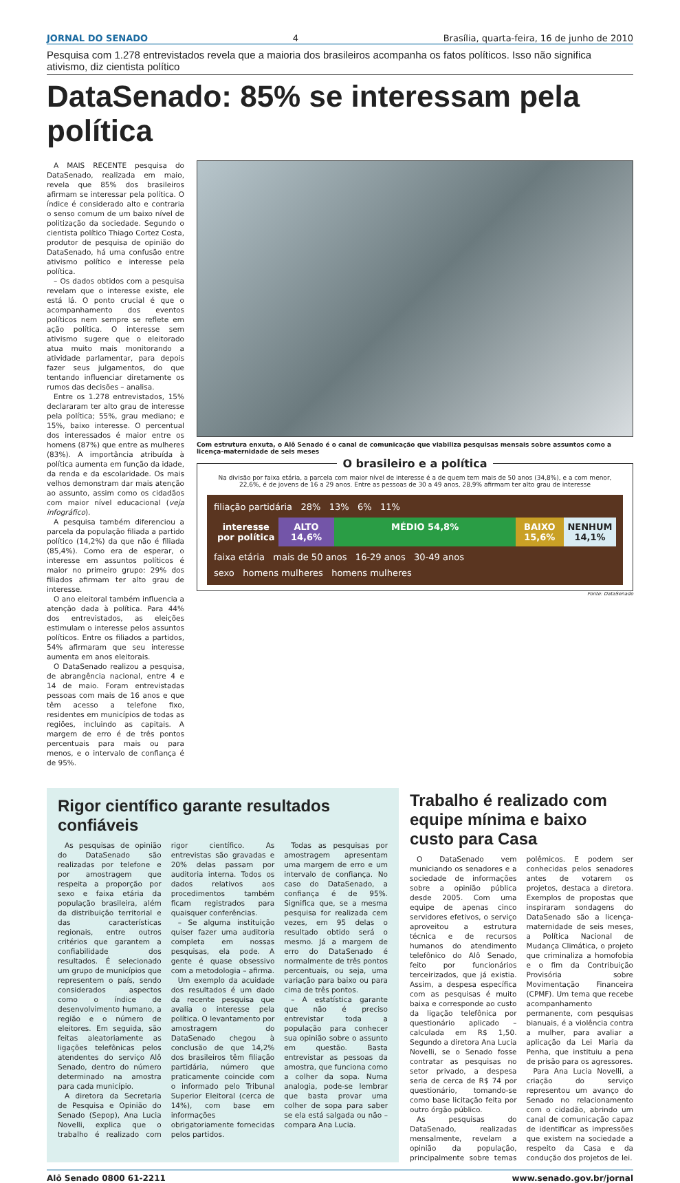JORNAL DO SENADO 4 Brasília, quarta-feira, 16 de junho de 2010
Pesquisa com 1.278 entrevistados revela que a maioria dos brasileiros acompanha os fatos políticos. Isso não significa ativismo, diz cientista político
DataSenado: 85% se interessam pela política
A MAIS RECENTE pesquisa do DataSenado, realizada em maio, revela que 85% dos brasileiros afirmam se interessar pela política. O índice é considerado alto e contraria o senso comum de um baixo nível de politização da sociedade. Segundo o cientista político Thiago Cortez Costa, produtor de pesquisa de opinião do DataSenado, há uma confusão entre ativismo político e interesse pela política.
– Os dados obtidos com a pesquisa revelam que o interesse existe, ele está lá. O ponto crucial é que o acompanhamento dos eventos políticos nem sempre se reflete em ação política. O interesse sem ativismo sugere que o eleitorado atua muito mais monitorando a atividade parlamentar, para depois fazer seus julgamentos, do que tentando influenciar diretamente os rumos das decisões – analisa.
Entre os 1.278 entrevistados, 15% declararam ter alto grau de interesse pela política; 55%, grau mediano; e 15%, baixo interesse. O percentual dos interessados é maior entre os homens (87%) que entre as mulheres (83%). A importância atribuída à política aumenta em função da idade, da renda e da escolaridade. Os mais velhos demonstram dar mais atenção ao assunto, assim como os cidadãos com maior nível educacional (veja infográfico).
A pesquisa também diferenciou a parcela da população filiada a partido político (14,2%) da que não é filiada (85,4%). Como era de esperar, o interesse em assuntos políticos é maior no primeiro grupo: 29% dos filiados afirmam ter alto grau de interesse.
O ano eleitoral também influencia a atenção dada à política. Para 44% dos entrevistados, as eleições estimulam o interesse pelos assuntos políticos. Entre os filiados a partidos, 54% afirmaram que seu interesse aumenta em anos eleitorais.
O DataSenado realizou a pesquisa, de abrangência nacional, entre 4 e 14 de maio. Foram entrevistadas pessoas com mais de 16 anos e que têm acesso a telefone fixo, residentes em municípios de todas as regiões, incluindo as capitais. A margem de erro é de três pontos percentuais para mais ou para menos, e o intervalo de confiança é de 95%.
Com estrutura enxuta, o Alô Senado é o canal de comunicação que viabiliza pesquisas mensais sobre assuntos como a licença-maternidade de seis meses
O brasileiro e a política
Na divisão por faixa etária, a parcela com maior nível de interesse é a de quem tem mais de 50 anos (34,8%), e a com menor, 22,6%, é de jovens de 16 a 29 anos. Entre as pessoas de 30 a 49 anos, 28,9% afirmam ter alto grau de interesse
filiação partidária 28% 13% 6% 11%
interesse por política ALTO 14,6% MÉDIO 54,8% BAIXO 15,6% NENHUM 14,1%
faixa etária mais de 50 anos 16-29 anos 30-49 anos
sexo homens mulheres homens mulheres
Fonte: DataSenado
Rigor científico garante resultados confiáveis
As pesquisas de opinião do DataSenado são realizadas por telefone e por amostragem que respeita a proporção por sexo e faixa etária da população brasileira, além da distribuição territorial e das características regionais, entre outros critérios que garantem a confiabilidade dos resultados. É selecionado um grupo de municípios que representem o país, sendo considerados aspectos como o índice de desenvolvimento humano, a região e o número de eleitores. Em seguida, são feitas aleatoriamente as ligações telefônicas pelos atendentes do serviço Alô Senado, dentro do número determinado na amostra para cada município.
A diretora da Secretaria de Pesquisa e Opinião do Senado (Sepop), Ana Lucia Novelli, explica que o trabalho é realizado com rigor científico. As entrevistas são gravadas e 20% delas passam por auditoria interna. Todos os dados relativos aos procedimentos também ficam registrados para quaisquer conferências.
– Se alguma instituição quiser fazer uma auditoria completa em nossas pesquisas, ela pode. A gente é quase obsessivo com a metodologia – afirma.
Um exemplo da acuidade dos resultados é um dado da recente pesquisa que avalia o interesse pela política. O levantamento por amostragem do DataSenado chegou à conclusão de que 14,2% dos brasileiros têm filiação partidária, número que praticamente coincide com o informado pelo Tribunal Superior Eleitoral (cerca de 14%), com base em informações obrigatoriamente fornecidas pelos partidos.
Todas as pesquisas por amostragem apresentam uma margem de erro e um intervalo de confiança. No caso do DataSenado, a confiança é de 95%. Significa que, se a mesma pesquisa for realizada cem vezes, em 95 delas o resultado obtido será o mesmo. Já a margem de erro do DataSenado é normalmente de três pontos percentuais, ou seja, uma variação para baixo ou para cima de três pontos.
– A estatística garante que não é preciso entrevistar toda a população para conhecer sua opinião sobre o assunto em questão. Basta entrevistar as pessoas da amostra, que funciona como a colher da sopa. Numa analogia, pode-se lembrar que basta provar uma colher de sopa para saber se ela está salgada ou não – compara Ana Lucia.
Trabalho é realizado com equipe mínima e baixo custo para Casa
O DataSenado vem municiando os senadores e a sociedade de informações sobre a opinião pública desde 2005. Com uma equipe de apenas cinco servidores efetivos, o serviço aproveitou a estrutura técnica e de recursos humanos do atendimento telefônico do Alô Senado, feito por funcionários terceirizados, que já existia. Assim, a despesa específica com as pesquisas é muito baixa e corresponde ao custo da ligação telefônica por questionário aplicado – calculada em R$ 1,50. Segundo a diretora Ana Lucia Novelli, se o Senado fosse contratar as pesquisas no setor privado, a despesa seria de cerca de R$ 74 por questionário, tomando-se como base licitação feita por outro órgão público.
As pesquisas do DataSenado, realizadas mensalmente, revelam a opinião da população, principalmente sobre temas polêmicos. E podem ser conhecidas pelos senadores antes de votarem os projetos, destaca a diretora. Exemplos de propostas que inspiraram sondagens do DataSenado são a licença-maternidade de seis meses, a Política Nacional de Mudança Climática, o projeto que criminaliza a homofobia e o fim da Contribuição Provisória sobre Movimentação Financeira (CPMF). Um tema que recebe acompanhamento permanente, com pesquisas bianuais, é a violência contra a mulher, para avaliar a aplicação da Lei Maria da Penha, que instituiu a pena de prisão para os agressores.
Para Ana Lucia Novelli, a criação do serviço representou um avanço do Senado no relacionamento com o cidadão, abrindo um canal de comunicação capaz de identificar as impressões que existem na sociedade a respeito da Casa e da condução dos projetos de lei.
Alô Senado 0800 61-2211 www.senado.gov.br/jornal